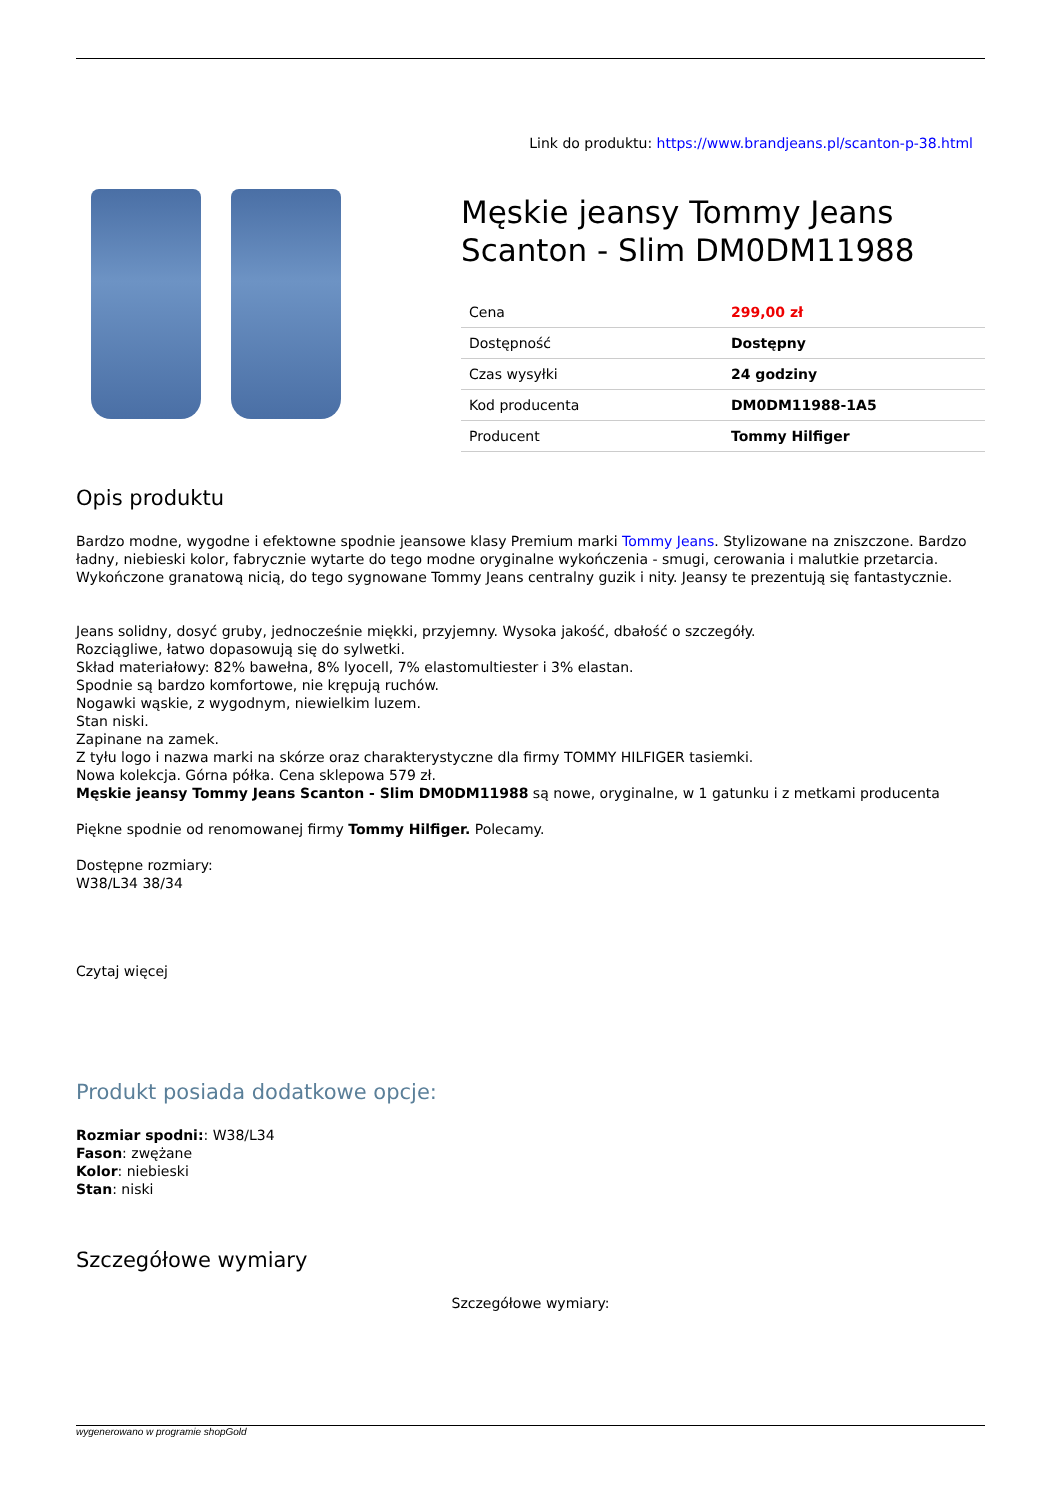Link do produktu: https://www.brandjeans.pl/scanton-p-38.html
Męskie jeansy Tommy Jeans Scanton - Slim DM0DM11988
| Cena | 299,00 zł |
| Dostępność | Dostępny |
| Czas wysyłki | 24 godziny |
| Kod producenta | DM0DM11988-1A5 |
| Producent | Tommy Hilfiger |
Opis produktu
Bardzo modne, wygodne i efektowne spodnie jeansowe klasy Premium marki Tommy Jeans. Stylizowane na zniszczone. Bardzo ładny, niebieski kolor, fabrycznie wytarte do tego modne oryginalne wykończenia - smugi, cerowania i malutkie przetarcia. Wykończone granatową nicią, do tego sygnowane Tommy Jeans centralny guzik i nity. Jeansy te prezentują się fantastycznie.
Jeans solidny, dosyć gruby, jednocześnie miękki, przyjemny. Wysoka jakość, dbałość o szczegóły.
Rozciągliwe, łatwo dopasowują się do sylwetki.
Skład materiałowy: 82% bawełna, 8% lyocell, 7% elastomultiester i 3% elastan.
Spodnie są bardzo komfortowe, nie krępują ruchów.
Nogawki wąskie, z wygodnym, niewielkim luzem.
Stan niski.
Zapinane na zamek.
Z tyłu logo i nazwa marki na skórze oraz charakterystyczne dla firmy TOMMY HILFIGER tasiemki.
Nowa kolekcja. Górna półka. Cena sklepowa 579 zł.
Męskie jeansy Tommy Jeans Scanton - Slim DM0DM11988 są nowe, oryginalne, w 1 gatunku i z metkami producenta
Piękne spodnie od renomowanej firmy Tommy Hilfiger. Polecamy.
Dostępne rozmiary:
W38/L34 38/34
Czytaj więcej
Produkt posiada dodatkowe opcje:
Rozmiar spodni:: W38/L34
Fason: zwężane
Kolor: niebieski
Stan: niski
Szczegółowe wymiary
Szczegółowe wymiary:
wygenerowano w programie shopGold